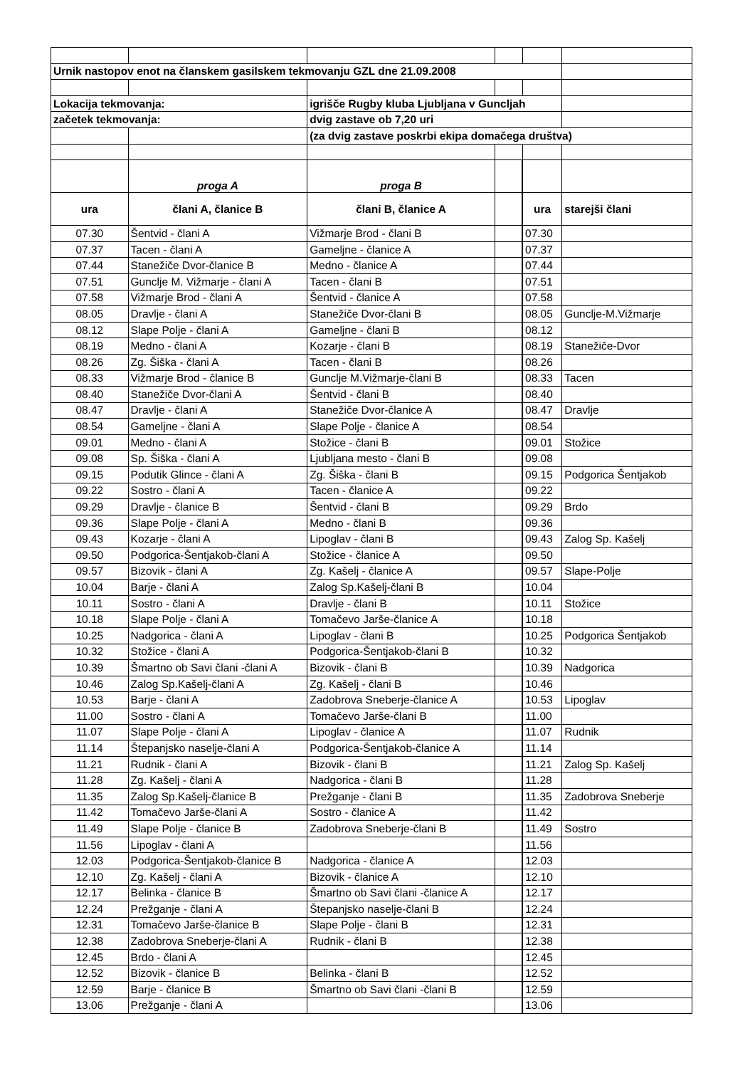| Urnik nastopov enot na članskem gasilskem tekmovanju GZL dne 21.09.2008 | | | | | |
| Lokacija tekmovanja: | | igrišče Rugby kluba Ljubljana v Guncljah | | | |
| začetek tekmovanja: | | dvig zastave ob 7,20 uri | | | |
| | | (za dvig zastave poskrbi ekipa domačega društva) | | | |
| | proga A | proga B | | | |
| ura | člani A, članice B | člani B, članice A | | ura | starejši člani |
| 07.30 | Šentvid - člani A | Vižmarje Brod - člani B | | 07.30 | |
| 07.37 | Tacen - člani A | Gameljne - članice A | | 07.37 | |
| 07.44 | Stanežiče Dvor-članice B | Medno - članice A | | 07.44 | |
| 07.51 | Gunclje M. Vižmarje - člani A | Tacen - člani B | | 07.51 | |
| 07.58 | Vižmarje Brod - člani A | Šentvid - članice A | | 07.58 | |
| 08.05 | Dravlje - člani A | Stanežiče Dvor-člani B | | 08.05 | Gunclje-M.Vižmarje |
| 08.12 | Slape Polje - člani A | Gameljne - člani B | | 08.12 | |
| 08.19 | Medno - člani A | Kozarje - člani B | | 08.19 | Stanežiče-Dvor |
| 08.26 | Zg. Šiška - člani A | Tacen - člani B | | 08.26 | |
| 08.33 | Vižmarje Brod - članice B | Gunclje M.Vižmarje-člani B | | 08.33 | Tacen |
| 08.40 | Stanežiče Dvor-člani A | Šentvid - člani B | | 08.40 | |
| 08.47 | Dravlje - člani A | Stanežiče Dvor-članice A | | 08.47 | Dravlje |
| 08.54 | Gameljne - člani A | Slape Polje - članice A | | 08.54 | |
| 09.01 | Medno - člani A | Stožice - člani B | | 09.01 | Stožice |
| 09.08 | Sp. Šiška - člani A | Ljubljana mesto - člani B | | 09.08 | |
| 09.15 | Podutik Glince - člani A | Zg. Šiška - člani B | | 09.15 | Podgorica Šentjakob |
| 09.22 | Sostro - člani A | Tacen - članice A | | 09.22 | |
| 09.29 | Dravlje - članice B | Šentvid - člani B | | 09.29 | Brdo |
| 09.36 | Slape Polje - člani A | Medno - člani B | | 09.36 | |
| 09.43 | Kozarje - člani A | Lipoglav - člani B | | 09.43 | Zalog Sp. Kašelj |
| 09.50 | Podgorica-Šentjakob-člani A | Stožice - članice A | | 09.50 | |
| 09.57 | Bizovik - člani A | Zg. Kašelj - članice A | | 09.57 | Slape-Polje |
| 10.04 | Barje - člani A | Zalog Sp.Kašelj-člani B | | 10.04 | |
| 10.11 | Sostro - člani A | Dravlje - člani B | | 10.11 | Stožice |
| 10.18 | Slape Polje - člani A | Tomačevo Jarše-članice A | | 10.18 | |
| 10.25 | Nadgorica - člani A | Lipoglav - člani B | | 10.25 | Podgorica Šentjakob |
| 10.32 | Stožice - člani A | Podgorica-Šentjakob-člani B | | 10.32 | |
| 10.39 | Šmartno ob Savi člani -člani A | Bizovik - člani B | | 10.39 | Nadgorica |
| 10.46 | Zalog Sp.Kašelj-člani A | Zg. Kašelj - člani B | | 10.46 | |
| 10.53 | Barje - člani A | Zadobrova Sneberje-članice A | | 10.53 | Lipoglav |
| 11.00 | Sostro - člani A | Tomačevo Jarše-člani B | | 11.00 | |
| 11.07 | Slape Polje - člani A | Lipoglav - članice A | | 11.07 | Rudnik |
| 11.14 | Štepanjsko naselje-člani A | Podgorica-Šentjakob-članice A | | 11.14 | |
| 11.21 | Rudnik - člani A | Bizovik - člani B | | 11.21 | Zalog Sp. Kašelj |
| 11.28 | Zg. Kašelj - člani A | Nadgorica - člani B | | 11.28 | |
| 11.35 | Zalog Sp.Kašelj-članice B | Prežganje - člani B | | 11.35 | Zadobrova Sneberje |
| 11.42 | Tomačevo Jarše-člani A | Sostro - članice A | | 11.42 | |
| 11.49 | Slape Polje - članice B | Zadobrova Sneberje-člani B | | 11.49 | Sostro |
| 11.56 | Lipoglav - člani A | | | 11.56 | |
| 12.03 | Podgorica-Šentjakob-članice B | Nadgorica - članice A | | 12.03 | |
| 12.10 | Zg. Kašelj - člani A | Bizovik - članice A | | 12.10 | |
| 12.17 | Belinka - članice B | Šmartno ob Savi člani -članice A | | 12.17 | |
| 12.24 | Prežganje - člani A | Štepanjsko naselje-člani B | | 12.24 | |
| 12.31 | Tomačevo Jarše-članice B | Slape Polje - člani B | | 12.31 | |
| 12.38 | Zadobrova Sneberje-člani A | Rudnik - člani B | | 12.38 | |
| 12.45 | Brdo - člani A | | | 12.45 | |
| 12.52 | Bizovik - članice B | Belinka - člani B | | 12.52 | |
| 12.59 | Barje - članice B | Šmartno ob Savi člani -člani B | | 12.59 | |
| 13.06 | Prežganje - člani A | | | 13.06 | |